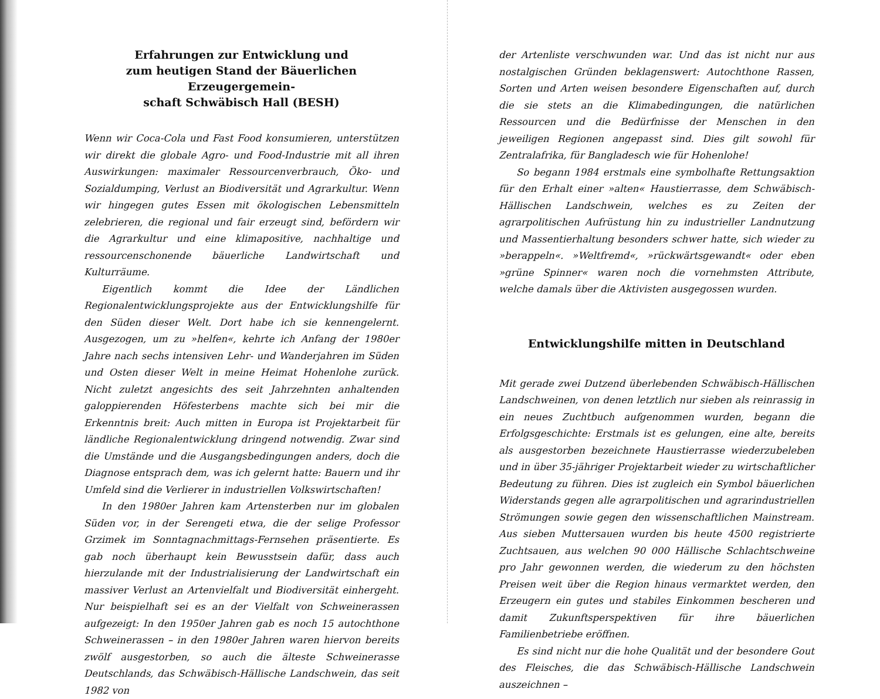Erfahrungen zur Entwicklung und
zum heutigen Stand der Bäuerlichen Erzeugergemein-
schaft Schwäbisch Hall (BESH)
Wenn wir Coca-Cola und Fast Food konsumieren, unterstützen wir direkt die globale Agro- und Food-Industrie mit all ihren Auswirkungen: maximaler Ressourcenverbrauch, Öko- und Sozialdumping, Verlust an Biodiversität und Agrarkultur. Wenn wir hingegen gutes Essen mit ökologischen Lebensmitteln zelebrieren, die regional und fair erzeugt sind, befördern wir die Agrarkultur und eine klimapositive, nachhaltige und ressourcenschonende bäuerliche Landwirtschaft und Kulturräume.
Eigentlich kommt die Idee der Ländlichen Regionalentwicklungsprojekte aus der Entwicklungshilfe für den Süden dieser Welt. Dort habe ich sie kennengelernt. Ausgezogen, um zu »helfen«, kehrte ich Anfang der 1980er Jahre nach sechs intensiven Lehr- und Wanderjahren im Süden und Osten dieser Welt in meine Heimat Hohenlohe zurück. Nicht zuletzt angesichts des seit Jahrzehnten anhaltenden galoppierenden Höfesterbens machte sich bei mir die Erkenntnis breit: Auch mitten in Europa ist Projektarbeit für ländliche Regionalentwicklung dringend notwendig. Zwar sind die Umstände und die Ausgangsbedingungen anders, doch die Diagnose entsprach dem, was ich gelernt hatte: Bauern und ihr Umfeld sind die Verlierer in industriellen Volkswirtschaften!
In den 1980er Jahren kam Artensterben nur im globalen Süden vor, in der Serengeti etwa, die der selige Professor Grzimek im Sonntagnachmittags-Fernsehen präsentierte. Es gab noch überhaupt kein Bewusstsein dafür, dass auch hierzulande mit der Industrialisierung der Landwirtschaft ein massiver Verlust an Artenvielfalt und Biodiversität einhergeht. Nur beispielhaft sei es an der Vielfalt von Schweinerassen aufgezeigt: In den 1950er Jahren gab es noch 15 autochthone Schweinerassen – in den 1980er Jahren waren hiervon bereits zwölf ausgestorben, so auch die älteste Schweinerasse Deutschlands, das Schwäbisch-Hällische Landschwein, das seit 1982 von
der Artenliste verschwunden war. Und das ist nicht nur aus nostalgischen Gründen beklagenswert: Autochthone Rassen, Sorten und Arten weisen besondere Eigenschaften auf, durch die sie stets an die Klimabedingungen, die natürlichen Ressourcen und die Bedürfnisse der Menschen in den jeweiligen Regionen angepasst sind. Dies gilt sowohl für Zentralafrika, für Bangladesch wie für Hohenlohe!
So begann 1984 erstmals eine symbolhafte Rettungsaktion für den Erhalt einer »alten« Haustierrasse, dem Schwäbisch-Hällischen Landschwein, welches es zu Zeiten der agrarpolitischen Aufrüstung hin zu industrieller Landnutzung und Massentierhaltung besonders schwer hatte, sich wieder zu »berappeln«. »Weltfremd«, »rückwärtsgewandt« oder eben »grüne Spinner« waren noch die vornehmsten Attribute, welche damals über die Aktivisten ausgegossen wurden.
Entwicklungshilfe mitten in Deutschland
Mit gerade zwei Dutzend überlebenden Schwäbisch-Hällischen Landschweinen, von denen letztlich nur sieben als reinrassig in ein neues Zuchtbuch aufgenommen wurden, begann die Erfolgsgeschichte: Erstmals ist es gelungen, eine alte, bereits als ausgestorben bezeichnete Haustierrasse wiederzubeleben und in über 35-jähriger Projektarbeit wieder zu wirtschaftlicher Bedeutung zu führen. Dies ist zugleich ein Symbol bäuerlichen Widerstands gegen alle agrarpolitischen und agrarindustriellen Strömungen sowie gegen den wissenschaftlichen Mainstream. Aus sieben Muttersauen wurden bis heute 4500 registrierte Zuchtsauen, aus welchen 90 000 Hällische Schlachtschweine pro Jahr gewonnen werden, die wiederum zu den höchsten Preisen weit über die Region hinaus vermarktet werden, den Erzeugern ein gutes und stabiles Einkommen bescheren und damit Zukunftsperspektiven für ihre bäuerlichen Familienbetriebe eröffnen.
Es sind nicht nur die hohe Qualität und der besondere Gout des Fleisches, die das Schwäbisch-Hällische Landschwein auszeichnen –